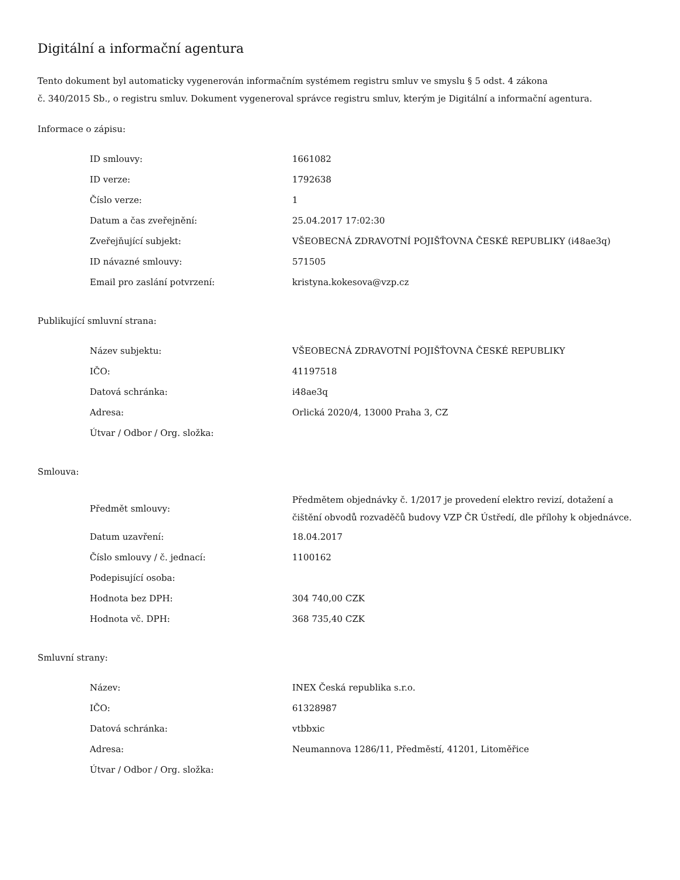Digitální a informační agentura
Tento dokument byl automaticky vygenerován informačním systémem registru smluv ve smyslu § 5 odst. 4 zákona
č. 340/2015 Sb., o registru smluv. Dokument vygeneroval správce registru smluv, kterým je Digitální a informační agentura.
Informace o zápisu:
| ID smlouvy: | 1661082 |
| ID verze: | 1792638 |
| Číslo verze: | 1 |
| Datum a čas zveřejnění: | 25.04.2017 17:02:30 |
| Zveřejňující subjekt: | VŠEOBECNÁ ZDRAVOTNÍ POJIŠŤOVNA ČESKÉ REPUBLIKY (i48ae3q) |
| ID návazné smlouvy: | 571505 |
| Email pro zaslání potvrzení: | kristyna.kokesova@vzp.cz |
Publikující smluvní strana:
| Název subjektu: | VŠEOBECNÁ ZDRAVOTNÍ POJIŠŤOVNA ČESKÉ REPUBLIKY |
| IČO: | 41197518 |
| Datová schránka: | i48ae3q |
| Adresa: | Orlická 2020/4, 13000 Praha 3, CZ |
| Útvar / Odbor / Org. složka: | |
Smlouva:
| Předmět smlouvy: | Předmětem objednávky č. 1/2017 je provedení elektro revizí, dotažení a čištění obvodů rozvaděčů budovy VZP ČR Ústředí, dle přílohy k objednávce. |
| Datum uzavření: | 18.04.2017 |
| Číslo smlouvy / č. jednací: | 1100162 |
| Podepisující osoba: | |
| Hodnota bez DPH: | 304 740,00 CZK |
| Hodnota vč. DPH: | 368 735,40 CZK |
Smluvní strany:
| Název: | INEX Česká republika s.r.o. |
| IČO: | 61328987 |
| Datová schránka: | vtbbxic |
| Adresa: | Neumannova 1286/11, Předměstí, 41201, Litoměřice |
| Útvar / Odbor / Org. složka: | |